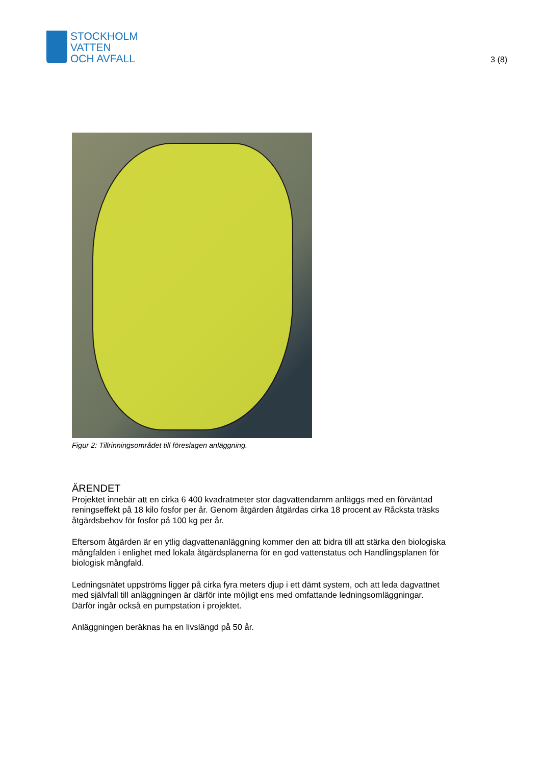STOCKHOLM
VATTEN
OCH AVFALL
3 (8)
Figur 2: Tillrinningsområdet till föreslagen anläggning.
ÄRENDET
Projektet innebär att en cirka 6 400 kvadratmeter stor dagvattendamm anläggs med en förväntad reningseffekt på 18 kilo fosfor per år. Genom åtgärden åtgärdas cirka 18 procent av Råcksta träsks åtgärdsbehov för fosfor på 100 kg per år.
Eftersom åtgärden är en ytlig dagvattenanläggning kommer den att bidra till att stärka den biologiska mångfalden i enlighet med lokala åtgärdsplanerna för en god vattenstatus och Handlingsplanen för biologisk mångfald.
Ledningsnätet uppströms ligger på cirka fyra meters djup i ett dämt system, och att leda dagvattnet med självfall till anläggningen är därför inte möjligt ens med omfattande ledningsomläggningar. Därför ingår också en pumpstation i projektet.
Anläggningen beräknas ha en livslängd på 50 år.